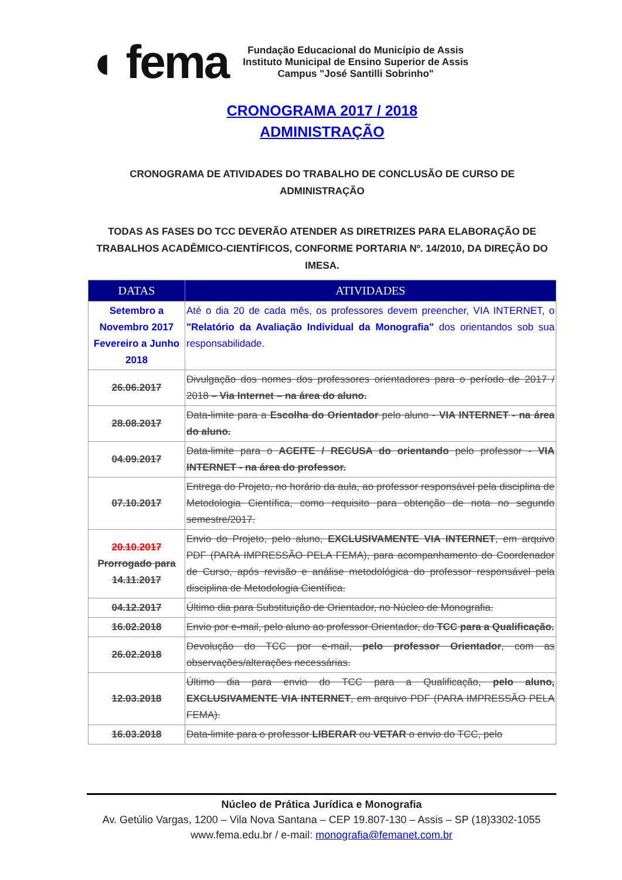◖ fema
Fundação Educacional do Município de Assis
Instituto Municipal de Ensino Superior de Assis
Campus "José Santilli Sobrinho"
CRONOGRAMA 2017 / 2018
ADMINISTRAÇÃO
CRONOGRAMA DE ATIVIDADES DO TRABALHO DE CONCLUSÃO DE CURSO DE ADMINISTRAÇÃO
TODAS AS FASES DO TCC DEVERÃO ATENDER AS DIRETRIZES PARA ELABORAÇÃO DE TRABALHOS ACADÊMICO-CIENTÍFICOS, CONFORME PORTARIA Nº. 14/2010, DA DIREÇÃO DO IMESA.
| DATAS | ATIVIDADES |
| --- | --- |
| Setembro a Novembro 2017 Fevereiro a Junho 2018 | Até o dia 20 de cada mês, os professores devem preencher, VIA INTERNET, o "Relatório da Avaliação Individual da Monografia" dos orientandos sob sua responsabilidade. |
| 26.06.2017 | Divulgação dos nomes dos professores orientadores para o período de 2017 / 2018 – Via Internet – na área do aluno. |
| 28.08.2017 | Data-limite para a Escolha do Orientador pelo aluno - VIA INTERNET - na área do aluno. |
| 04.09.2017 | Data-limite para o ACEITE / RECUSA do orientando pelo professor - VIA INTERNET - na área do professor. |
| 07.10.2017 | Entrega do Projeto, no horário da aula, ao professor responsável pela disciplina de Metodologia Científica, como requisito para obtenção de nota no segundo semestre/2017. |
| 20.10.2017 Prorrogado para 14.11.2017 | Envio do Projeto, pelo aluno, EXCLUSIVAMENTE VIA INTERNET , em arquivo PDF (PARA IMPRESSÃO PELA FEMA), para acompanhamento do Coordenador de Curso, após revisão e análise metodológica do professor responsável pela disciplina de Metodologia Científica. |
| 04.12.2017 | Último dia para Substituição de Orientador, no Núcleo de Monografia. |
| 16.02.2018 | Envio por e-mail, pelo aluno ao professor Orientador, do TCC para a Qualificação. |
| 26.02.2018 | Devolução do TCC por e-mail, pelo professor Orientador , com as observações/alterações necessárias. |
| 12.03.2018 | Último dia para envio do TCC para a Qualificação, pelo aluno, EXCLUSIVAMENTE VIA INTERNET , em arquivo PDF (PARA IMPRESSÃO PELA FEMA). |
| 16.03.2018 | Data-limite para o professor LIBERAR ou VETAR o envio do TCC, pelo |
Núcleo de Prática Jurídica e Monografia
Av. Getúlio Vargas, 1200 – Vila Nova Santana – CEP 19.807-130 – Assis – SP (18)3302-1055
www.fema.edu.br / e-mail: monografia@femanet.com.br